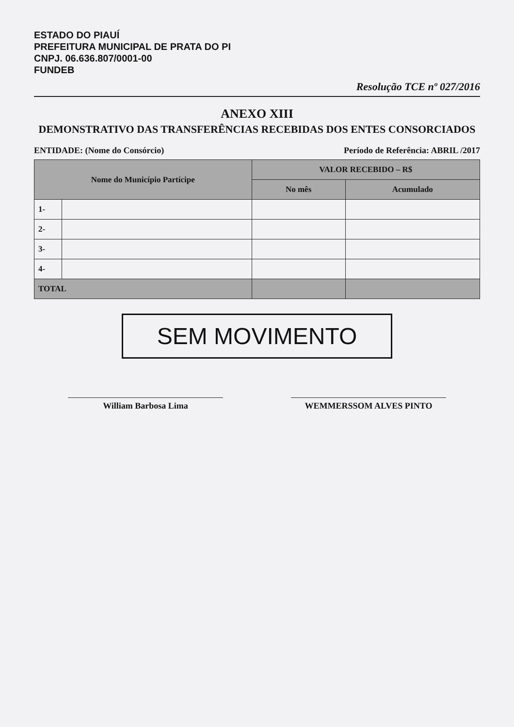ESTADO DO PIAUÍ
PREFEITURA MUNICIPAL DE PRATA DO PI
CNPJ. 06.636.807/0001-00
FUNDEB
Resolução TCE nº 027/2016
ANEXO XIII
DEMONSTRATIVO DAS TRANSFERÊNCIAS RECEBIDAS DOS ENTES CONSORCIADOS
ENTIDADE: (Nome do Consórcio) Período de Referência: ABRIL /2017
| Nome do Município Partícipe | | VALOR RECEBIDO – R$ | |
| --- | --- | --- | --- |
| | | No mês | Acumulado |
| 1- | | | |
| 2- | | | |
| 3- | | | |
| 4- | | | |
| TOTAL | | | |
SEM MOVIMENTO
William Barbosa Lima WEMMERSSOM ALVES PINTO